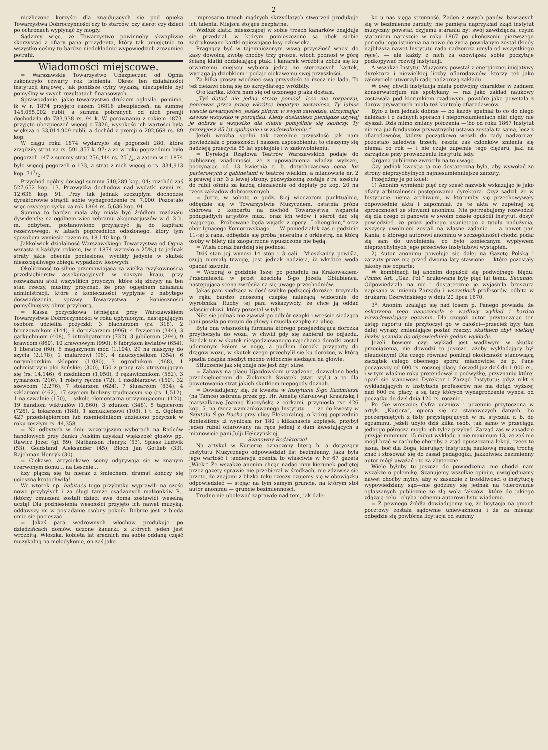— 2 —
niezliczone korzyści dla znajdujących się pod opieką Towarzystwa Dobroczynności czy to starców, czy sierot czy dzieci po ochronach wypłynąć by mogły.
Sądzimy więc, że Towarzystwo powinnoby skwapliwie skorzystać z ofiary pana prezydenta, który tak umiejętnie to wszystko cośmy tu bardzo niedokładnie wypowiedzieli zrozumieć potrafił.
Wiadomości miejscowe.
= Warszawskie Towarzystwo Ubezpieczeń od Ognia zakończyło czwarty rok istnienia. Okres ten działalności instytucji krajowej, jak poniższe cyfry wykażą, niezupełnie był pomyślny w swych rezultatach finansowych.
Sprawozdanie, jakie towarzystwo drukiem ogłosiło, pomimo, iż w r. 1874 przyjęto razem 16816 ubezpieczeń, na summę 145,055,002 rubli, a summa pobranych od nich premji dochodziła do 783,938 rs. 94 k. W porównaniu z rokiem 1873, przyjęto ubezpieczeń więcej o 7326, wysokość ich wartości była większą o 33,014,909 rubli, a dochód z premji o 202,668 rs. 89 kop.
W ciągu roku 1874 wydarzyło się pogorzeli 280, które zrządziły strat na rs. 591,357 k. 97: a że w roku poprzednim było pogorzeli 147 z summy strat 256,444 rs. 251/2, a zatem w r. 1874 było więcej pogorzeli o 133, a strat z nich więcej o rs. 334,913 kop. 711/2.
Przychód ogólny dosiągł summy 540,289 kop. 04; rozchód zaś 527,652 kop. 13. Przewyżka dochodów nad wydatki czyni rs. 12,636 kop. 91. Przy tak jednak szczupłym dochodzie dyrektorowie strącili sobie wynagrodzenie rs. 7,000. Pozostało więc czystego zysku za rok 1864 rs. 5,636 kop. 91.
Summa to bardzo mała aby miała być źródłem rozdziału dywidendy; na ogólnem więc zebraniu akcjonarjuszów w d. 3 b. m. odbytem, postanowiono przyłączyć ją do kapitału rezerwowego, w latach poprzednich odłożonego, który tym sposobem wyniesie razem rs. 18,140 kop. 91.
Jakkolwiek działalność Warszawskiego Towarzystwa od Ognia wzrasta z każdym rokiem, (w r. 1874 wzrosło o 25%,) to jednak straty jakie obecnie poniesiono, wynikły jedynie w skutek nieszczęśliwego zbiegu wypadków losowych.
Okoliczność to silnie przemawiająca za wielką ryzykownością przedsiębierstw assekuracyjnych w naszym kraju, przy rozważaniu atoli wszystkich przyczyn, które się złożyły na ten stan rzeczy, musimy przyznać, że przy oględnem działaniu administracji, które z konieczności wypłynie z nabytego doświadczenia, sprawy Towarzystwa z konieczności pomyślniejszy obrót przybiorą.
= Kassa pożyczkowa istniejąca przy Warszawskiem Towarzystwie Dobroczynności w roku upłynionym, następującym osobom udzieliła pożyczki: 3 blacharzom (rs. 318), 2 bronzownikom (144), 9 dorożkarzom (996), 4 fryzjerom (344), 3 garkuchniom (408), 5 introligatorom (732), 3 jubilerom (294), 9 krawcom (860), 10 krawcowym (990), 6 fabrykom kwiatów (654), 1 literatce (60), 6 magazynom mód (1,104), 29 na maszyny do szycia (2,178), 1 malarzowi (96), 4 nauczycielkom (354), 6 norymberskim sklepom (1,080), 3 ogrodnikom (468), 1 ochmistrzyni płci żeńskiej (300), 150 z pracy rąk utrzymującym się (rs. 14,146), 6 rzeźnikom (1,050), 3 rękawicznikom (582), 3 rymarzom (216), 1 roboty ręczne (72), 1 rzeźbiarzowi (150), 32 szewcom (2,276), 7 stolarzom (624), 7 ślusarzom (834), 4 szklarzom (462), 17 szyciem bielizny trudniącym się (rs. 1,512), 1 na szwalnie (150), 1 szkołę elementarną utrzymującemu (120), 19 handlom wiktuałów (1,860), 3 zdunom (348), 5 tapicerom (726), 2 tokarzom (188), 1 szmuklerzowi (108), i t. d. Ogółem 427 przedsiębiorcom lub rzemieślnikom udzielono pożyczek w roku zeszłym rs. 44,358.
= Na odbytych w dniu wczorajszym wyborach na Radców handlowych przy Banku Polskim uzyskali większość głosów pp. Rawicz Józef (gł. 59), Nathanson Henryk (53), Spiess Ludwik (53), Goldstand Aleksander (45), Bloch Jan Gotlieb (33), Rajchman Henryk (30).
= Ciekawe, arcyciekawe sceny odgrywają się w znanym czerwonym domu... na Lesznie...
Łzy plączą się tu nieraz z śmiechem, dramat kończy się ucieszną krotochwilą!
We wtorek np. habitués tego przybytku wyprawili na cześć nowo przybyłych i za długi tamże osadzonych małżonków R., (którzy zmuszeni zostali dzieci swe doma zostawić) weselną ucztę! Dla podniesienia wesołości przyjęto ich nawet muzyką, oddawszy im w posiadanie osobny pokoik. Dobrze jest iż bieda umie się pocieszać!
= Jakaś para wędrownych włochów produkuje po dziedzińcach domów, uczone kanarki, z których jeden jest wróżbitą. Włoszka, kobieta lat średnich ma sobie oddaną część muzykalną na melodykonie, on zaś jako
impresario trzech mądrych skrzydlatych stworzeń produkuje ich talenta. Miejsca stojące bezpłatne.
Wzdłuż klatki mieszczącej w sobie trzech kanarków znajduje się przedział, w którym pomieszczone są obok siebie zadrukowane kartki opiewające losy człowieka.
Pragnący być w tajemniczonym wswą przyszłość wnosi do kasy dowolną kwotę choćby trzy grosze, włoch podnosi w górę ścianę klatki oddzielającą ptaki i kanarek wróżbita zbliża się ku otwartemu miejscu wybiera jedną ze sterczących kartek, wyciąga ją dziobkiem i podaje ciekawemu swej przyszłości.
Za kilka groszy wiedzieć swą przyszłość to rzecz nie lada. To też ciekawi cisną się do skrzydlatego wróżbity.
Oto kartka, która nam się od uczonego ptaka dostała.
„Tyś dotąd nie jedną stratę poniósł, lecz nie rozpaczaj, ponieważ przez pracę wkrótce bogatym zostaniesz. Ty lubisz wesołe towarzystwo, jesteś pilnym w swym zawodzie, utrzymując zawsze wszystko w porządku. Kiedy dostaniesz pieniądze używaj je dobrze a wszystko dla ciebie pomyślnie się skończy. Ty przeżyjesz 85 lat spokojnie i w zadowolnieniu.“
Jeżeli wróżba spełni tak rzetelnie przyszłość jak nam powiedziała o przeszłości i naszem usposobieniu; to cieszymy się nadzieją przeżycia 85 lat spokojnie i w zadowolnieniu.
= Dyrekcja Rządowa Teatrów Warszawskich podaje do publicznej wiadomości, że z upoważnienia władzy wyższej, poczynając od 13 kwietnia r. b. dotychczasowa cena loż parterowych z gabinetami w teatrze wielkim, a mianowicie nr. 2 z prawej i nr. 3 z lewej strony, podwyższoną zostaje z rs. sześciu do rubli ośmiu za każdą niezależnie od dopłaty po kop. 20 na rzecz zakładów dobroczynnych.
= Jutro, w sobotę o godz. 8-ej wieczorem punktualnie, odbędzie się w Towarzystwie Muzycznem, ostatnia próba chórowa z koncertu na dochód Towarzystwa wsparcia podupadłych artystów muz., oraz ich wdów i sierot dać się mającego.—Próbowane będą wyjątki z opery „Lohengrinn,“ oraz chór Ignacego Komorowskiago. — W poniedziałek zaś o godzinie 11-tej z rana, odbędzie się próba jeneralna z orkiestrą, na którą osoby w bilety nie zaopatrzone wpuszczone nie będą.
= Wisła coraz bardziej się podnosi!
Dziś stan jej wynosi 14 stóp i 3 cali.—Mieszkańcy powiśla, czują niemałą trwogę, jest jednak nadzieja, iż wkrótce woda opadać zacznie.
= Wczoraj o godzinie 1szej po południu na Krakowskiem-Przedmieściu w prost kościoła Ś-go Józefa Oblubieńca, następująca scena zwróciła na się uwagę przechodniów.
Jakaś pani siedząca w dość szybko pędzącej dorożce, trzymała w ręku bardzo znoszoną czapkę należącą widocznie do wyrobnika. Ruchy tej pani wskazywcły, że chce ją oddać właścicielowi, który pozostał w tyle.
Nikt się jednak nie zjawiał po odbiór czapki i wreście siedząca pani poszła po rozum do głowy i rzuciła czapkę na ulicę.
Była ona własnością furmana którego przejeżdżająca dorożka przytłoczyła do wozu, w chwili gdy się zabierał do odjazdu. Biedak ten w skutek niespodziewanego najechania dorożki został uderzonym kołem w nogę, a pudłem dorożki przyparty do drągów wozu, w skutek czego przechylił się ku dorożce, w którą spadła czapka niezbyt mocno widocznie siedząca na głowie.
Stłuczenie jak się zdaje nie jest zbyt silne.
= Zabawy na placu Ujazdowskim urządzone, dozwolone będą przedsiębiercom do Zielonych Świątek (star. styl.) a to dla powetowania strat jakich skutkiem niepogody doznali.
= Dowiadujemy się, że kwesta w Instytucie Ś-go Kazimierza (na Tamce) zebrana przez pp. Hr. Amelię (Karolową) Krasińską i marszałkowę Joannę Kuczyńską z córkami, przyniosła rsr. 426 kop. 5, na rzecz wzmiankowanego Instytutu — i że do kwesty w Szpitalu Ś-go Ducha przy ulicy Elektoralnej, o której poprzednio doniesliśmy iż wyniosła rsr 180 i kilkanaście kopiejek, przybył jeden rubel ofiarowany na ręce jednej z dam kwestujących a mianowicie pani Julji Hełczyńskiej.
Szanowny Redaktorze!
Na artykuł w Kurjerze oznaczony literą h. a dotyczący Instytutu Muzycznego odpowiedział list bezimienny. Jaka była jego wartość i tendencja oceniła to właściwie w Nr 67 gazeta „Wiek.“ Że wszakże anonim chcąc nadać inny kierunek podjętej przez gazety sprawie nie przebierał w środkach, nie zdziwisz się przeto, że znajomi z blizka toku rzeczy czujemy się w obowiązku odpowiedzieć — stojąc na tym samym gruncie, na którym stoi autor anonimu — gruncie bezimienności.
Trudno nie ubolewać zaprawdę nad tem, jak dale-
ko u nas sięga stronność. Żaden z owych panów, bawiących się w bezimienne zarzuty, nie pamięta naprzykład zkąd instytut muzyczny powstał, czyjemu staraniu byt swój zawdzięcza, czyim staraniem nareszcie w roku 1867 po ukończeniu pierwszego perjodu jego istnienia na nowo do życia powołanym został (kiedy najbliższa nawet Instytutu rada nadzorcza umyła od wszystkiego ręce), — ale każdy z nich za obowiązek sobie poczytuje podkopywać rozwój instytucji.
A wszakże Instytut Muzyczny powstał z energicznej inicjatywy dyrektora i niewielkiej liczby ofiarodawców, którzy też jako założyciele utworzyli radę nadzorczą zakładu.
W owej chwili instytucja miała podwójny charakter w żadnem konserwatorjum nie spotykany — raz jako zakład naukowy zostawała pod kierunkiem rządowym, powtóre jako powstała z darów prywatnych miała też kontrolę ofiarodawców.
Było z tem jednak dobrze — bo każdy spełniał to co do niego należało i o żadnych sporach i nieporozumieniach nikt nigdy nie słyszał. Dziś mimo zmiany położenia —(bo od roku 1867 Instytut nie ma już funduszów prywatnych) ustawa została ta sama, lecz z ofiarodawców, którzy początkowo weszli do rady nadzorczej pozostało zaledwie trzech, reszta zaś członków zmienia się niemal co rok — i nie czuje zupełnie tego ciężaru, jaki na zarządzie przy prowadzeniu Instytutu leży.
Organa publiczne zwróciły na to uwagę.
Czy jednak kwestja ta nie dostateczną była, aby wywołać ze strony nieprzychylnych najniesumienniejsze zarzuty.
Przejdźmy je po kolei:
1) Anonim wymienił pięć czy sześć nazwisk wskazując je jako ofiary arbitralności postępowania dyrektora. Czyż sądził, że w Instytucie niema archiwum, w któremby się przechowywały odpowiednie akta i zapomniał, że te akta w zupełnej są sprzeczności ze słowami anonimu. Nie potrzebujemy rozwodzić się dla czego ci panowie w swoim czasie opuścili Instytut, dosyć powiedzieć, że prócz jednego usuniętego z tytułu nadużycia, wszyscy uwolnieni zostali na własne żądanie — a nawet pan Kania, o którego autorowi anonimu w szczególności chodzi podał się sam do uwolnienia, co było koniecznym wypływem nieprzychylnych jego przeciwko Instytutowi wystąpień.
2) Autor anonimu powołuje się dalej na Gazetę Polską i zarzuty przez nią przed dwoma laty stawione — które pozostały jakoby nie odparte:
W kombinacji tej anonim dopuścił się podwójnego błędu: Primo: Art. „Gaz. Pol.“ drukowane były pięć lat temu. Secundo: Odpowiedziała na nie i dostatecznie je wyjaśniła broszura napisana w imieniu Zarządu i wszystkich profesorów, odbita w drukarni Czerwińskiego w dniu 20 lipca 1870.
3<sup>o</sup>: Anonim użalając się nad losem p. Panego powiada, że oskarżono tego nauczyciela o wadliwy wykład i bardzo niezadowalający egzamin. Dla czegóż autor przytaczając ten ustęp raportu nie przytoczył go w całości—przecież były tam dalej wyrazy zmieniające postać rzeczy: skutkiem zbyt wielkiej liczby uczniów do odpowiednich godzin wykładu.
Jeżeli bowiem czyj wykład jest wadliwym w skutku przeciążenia, nie dowodzi to jeszcze, ażeby wykładający był nieudolnym! Dla czego również pominął okoliczność stanowiącą zaczątek całego obecnego sporu, mianowicie: że p. Pane począwszy od 600 rs. rocznej płacy, doszedł już dziś do 1,000 rs., i w tym właśnie roku pretendował o podwyżkę, przyznaniu której oparł się stanowczo Dyrektor i Zarząd Instytutu; gdyż nikt z wykładających w Instytucie profesorów nie ma dotąd wyższej nad 600 rs. płacy, a są tacy których wynagrodzenie wynosi od początku do dziś dnia 120 rs. rocznie.
Po 5te wreszcie: Cyfra uczniów i uczennic przytoczona w artyk. „Kurjera“, opiera się na stanowczych danych, bo poczerpniętych z listy przystępujących w m. styczniu r. b. do egzaminu. Jeżeli ubyło dziś kilka osób, tak samo w przeciągu jednego półrocza mogło ich tyleż przybyć. Zarząd zaś w zasadzie przyjął minimum 15 minut wykładu a nie maximum 13; że zaś nie mógł brać w rachubę choroby a ztąd opuszczania lekcji, rzecz to jasna, boć dla Boga, kierujący instytucją naukową muszą trochę znać i stosować się do zasad pedagogiki, jakkolwiek bezimienny autor mógł uważać i to za zbyteczne.
Wiele byłoby tu jeszcze do powiedzenia—nie chodzi nam wszakże o polemikę. Szanujemy wszelkie opinije, uwzględniamy nawet choćby mylny, aby w zasadzie z troskliwości o instytucję wypowiedziany sąd—nie godzimy się jednak na tolerowanie ogłaszanych publicznie ze złą wolą fałszów—które do jakiego zdążają celu—chyba jednemu autorowi listu wiadomo.
= Z pewnego źródła dowiadujemy się, że licytacja na gmach pocztowy została sądownie unieważniona i że za miesiąc odbędzie się powtórna licytacja od summy